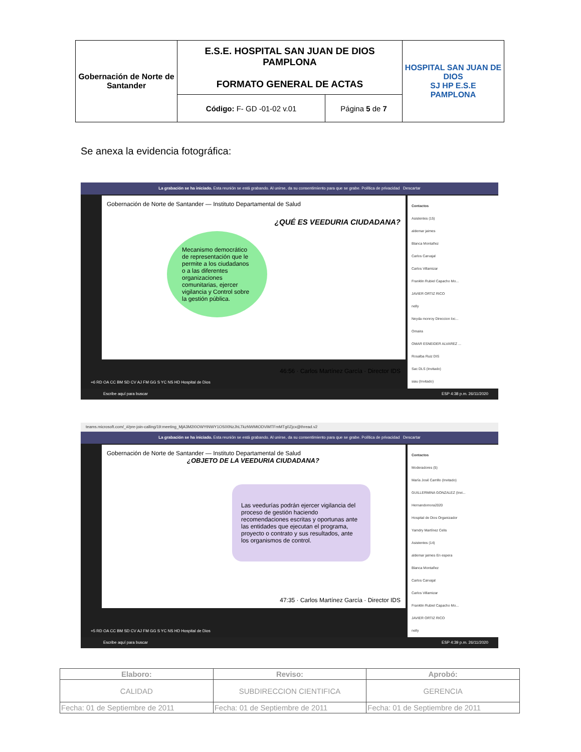| Gobernación de Norte de Santander | E.S.E. HOSPITAL SAN JUAN DE DIOS PAMPLONA FORMATO GENERAL DE ACTAS | | HOSPITAL SAN JUAN DE DIOS SJ HP E.S.E PAMPLONA |
| | Código: F- GD -01-02 v.01 | Página 5 de 7 | |
Se anexa la evidencia fotográfica:
La grabación se ha iniciado. Esta reunión se está grabando. Al unirse, da su consentimiento para que se grabe. Política de privacidad Descartar
Gobernación de Norte de Santander — Instituto Departamental de Salud
¿QUÉ ES VEEDURIA CIUDADANA?
Mecanismo democrático de representación que le permite a los ciudadanos o a las diferentes organizaciones comunitarias, ejercer vigilancia y Control sobre la gestión pública.
46:56 · Carlos Martínez García · Director IDS
Contactos
Asistentes (15)
aldemar jaimes
Blanca Montañez
Carlos Carvajal
Carlos Villamizar
Franklin Rubiel Capacho Mo...
JAVIER ORTIZ RICO
nelly
Neyda monroy Direccion loc...
Omaira
OMAR ESNEIDER ALVAREZ ...
Rosalba Ruiz DIS
Sac DLS (Invitado)
siau (Invitado)
+6 RD OA CC BM SD CV AJ FM GG S YC NS HD Hospital de Dios
Escribe aquí para buscar ESP 4:38 p.m. 26/11/2020
teams.microsoft.com/_#/pre-join-calling/19:meeting_MjA3M2I0OWYtNWY1OS00NzJhLTkzNWMtODViMTFmMTg0Zjcx@thread.v2
La grabación se ha iniciado. Esta reunión se está grabando. Al unirse, da su consentimiento para que se grabe. Política de privacidad Descartar
Gobernación de Norte de Santander — Instituto Departamental de Salud
¿OBJETO DE LA VEEDURIA CIUDADANA?
Las veedurías podrán ejercer vigilancia del proceso de gestión haciendo recomendaciones escritas y oportunas ante las entidades que ejecutan el programa, proyecto o contrato y sus resultados, ante los organismos de control.
47:35 · Carlos Martínez García · Director IDS
Contactos
Moderadores (5)
María José Carrillo (Invitado)
GUILLERMINA GONZALEZ (Invi...
Hernandomora2020
Hospital de Dios Organizador
Yamdry Martínez Celis
Asistentes (14)
aldemar jaimes En espera
Blanca Montañez
Carlos Carvajal
Carlos Villamizar
Franklin Rubiel Capacho Mo...
JAVIER ORTIZ RICO
nelly
+5 RD OA CC BM SD CV AJ FM GG S YC NS HD Hospital de Dios
Escribe aquí para buscar ESP 4:39 p.m. 26/11/2020
| Elaboro: | Reviso: | Aprobó: |
| CALIDAD | SUBDIRECCION CIENTIFICA | GERENCIA |
| Fecha: 01 de Septiembre de 2011 | Fecha: 01 de Septiembre de 2011 | Fecha: 01 de Septiembre de 2011 |